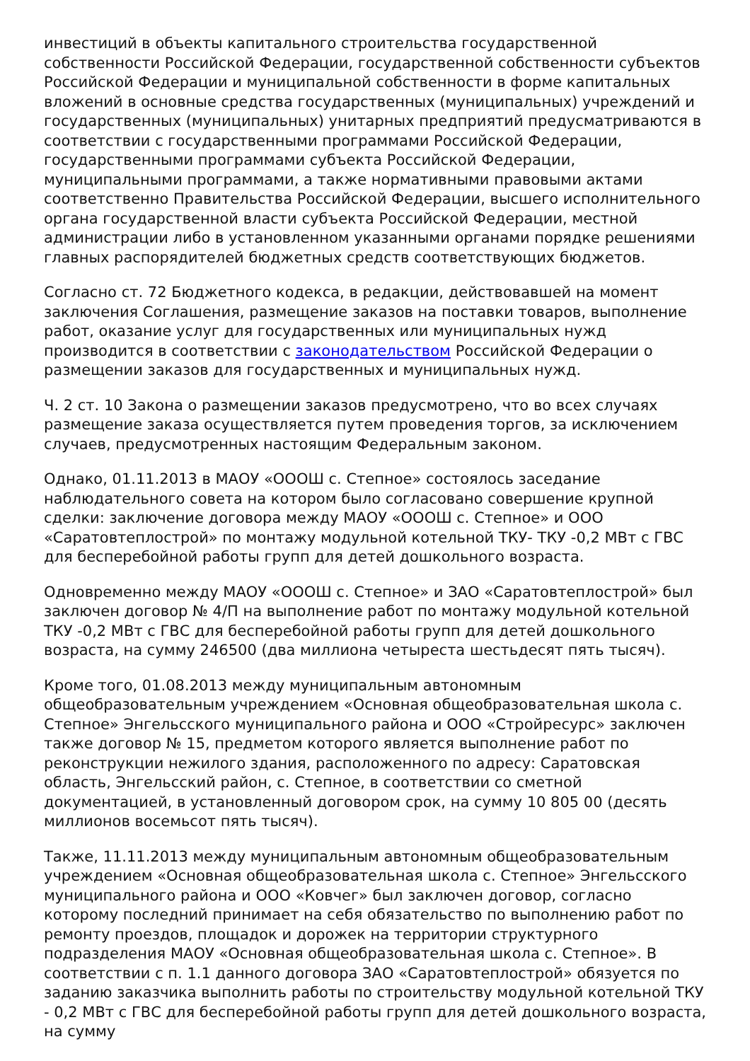инвестиций в объекты капитального строительства государственной собственности Российской Федерации, государственной собственности субъектов Российской Федерации и муниципальной собственности в форме капитальных вложений в основные средства государственных (муниципальных) учреждений и государственных (муниципальных) унитарных предприятий предусматриваются в соответствии с государственными программами Российской Федерации, государственными программами субъекта Российской Федерации, муниципальными программами, а также нормативными правовыми актами соответственно Правительства Российской Федерации, высшего исполнительного органа государственной власти субъекта Российской Федерации, местной администрации либо в установленном указанными органами порядке решениями главных распорядителей бюджетных средств соответствующих бюджетов.
Согласно ст. 72 Бюджетного кодекса, в редакции, действовавшей на момент заключения Соглашения, размещение заказов на поставки товаров, выполнение работ, оказание услуг для государственных или муниципальных нужд производится в соответствии с законодательством Российской Федерации о размещении заказов для государственных и муниципальных нужд.
Ч. 2 ст. 10 Закона о размещении заказов предусмотрено, что во всех случаях размещение заказа осуществляется путем проведения торгов, за исключением случаев, предусмотренных настоящим Федеральным законом.
Однако, 01.11.2013 в МАОУ «ОООШ с. Степное» состоялось заседание наблюдательного совета на котором было согласовано совершение крупной сделки: заключение договора между МАОУ «ОООШ с. Степное» и ООО «Саратовтеплострой» по монтажу модульной котельной ТКУ- ТКУ -0,2 МВт с ГВС для бесперебойной работы групп для детей дошкольного возраста.
Одновременно между МАОУ «ОООШ с. Степное» и ЗАО «Саратовтеплострой» был заключен договор № 4/П на выполнение работ по монтажу модульной котельной ТКУ -0,2 МВт с ГВС для бесперебойной работы групп для детей дошкольного возраста, на сумму 246500 (два миллиона четыреста шестьдесят пять тысяч).
Кроме того, 01.08.2013 между муниципальным автономным общеобразовательным учреждением «Основная общеобразовательная школа с. Степное» Энгельсского муниципального района и ООО «Стройресурс» заключен также договор № 15, предметом которого является выполнение работ по реконструкции нежилого здания, расположенного по адресу: Саратовская область, Энгельсский район, с. Степное, в соответствии со сметной документацией, в установленный договором срок, на сумму 10 805 00 (десять миллионов восемьсот пять тысяч).
Также, 11.11.2013 между муниципальным автономным общеобразовательным учреждением «Основная общеобразовательная школа с. Степное» Энгельсского муниципального района и ООО «Ковчег» был заключен договор, согласно которому последний принимает на себя обязательство по выполнению работ по ремонту проездов, площадок и дорожек на территории структурного подразделения МАОУ «Основная общеобразовательная школа с. Степное». В соответствии с п. 1.1 данного договора ЗАО «Саратовтеплострой» обязуется по заданию заказчика выполнить работы по строительству модульной котельной ТКУ - 0,2 МВт с ГВС для бесперебойной работы групп для детей дошкольного возраста, на сумму